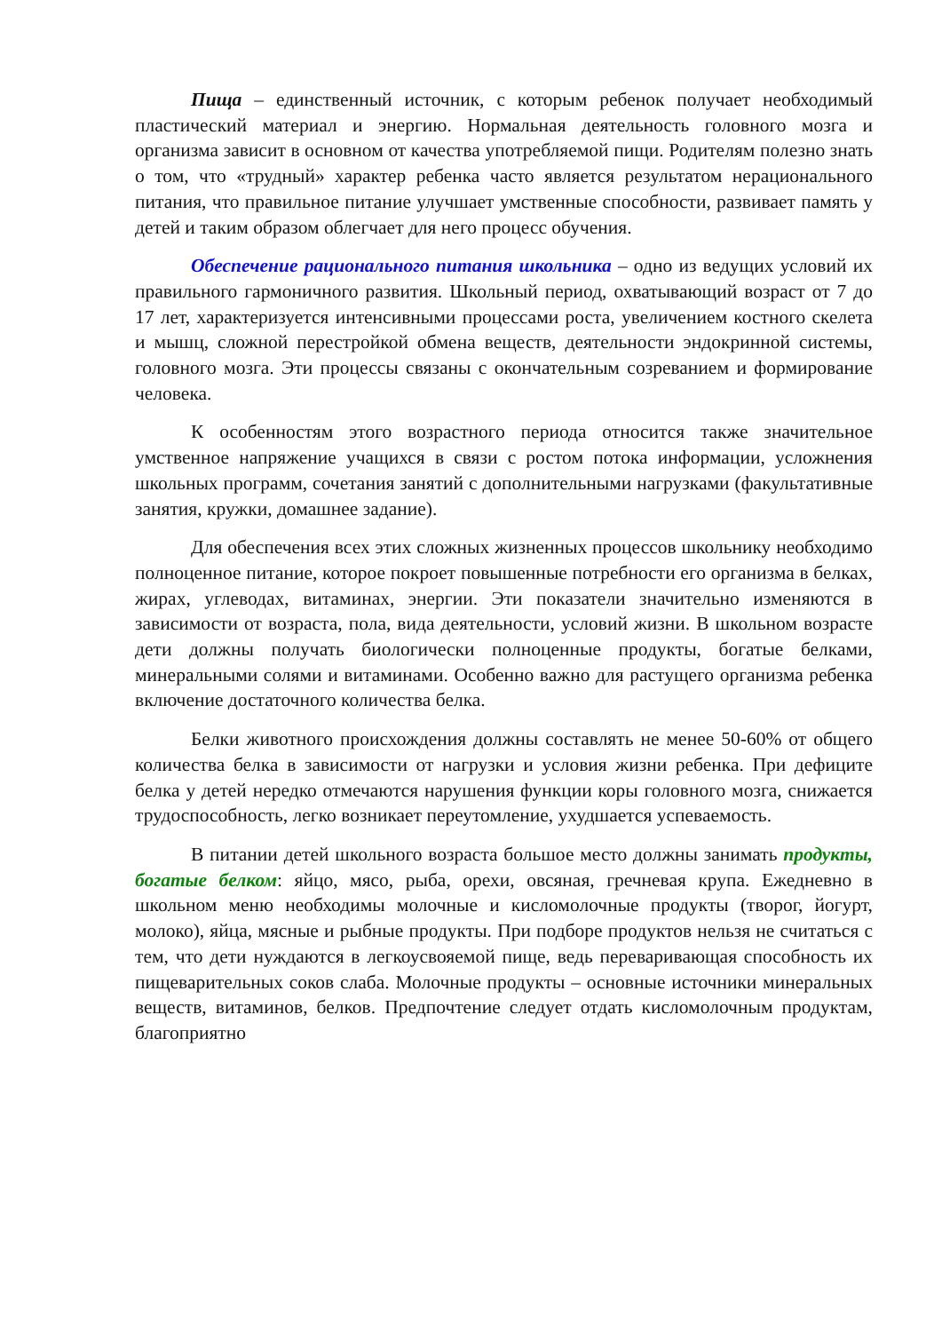Пища – единственный источник, с которым ребенок получает необходимый пластический материал и энергию. Нормальная деятельность головного мозга и организма зависит в основном от качества употребляемой пищи. Родителям полезно знать о том, что «трудный» характер ребенка часто является результатом нерационального питания, что правильное питание улучшает умственные способности, развивает память у детей и таким образом облегчает для него процесс обучения.
Обеспечение рационального питания школьника – одно из ведущих условий их правильного гармоничного развития. Школьный период, охватывающий возраст от 7 до 17 лет, характеризуется интенсивными процессами роста, увеличением костного скелета и мышц, сложной перестройкой обмена веществ, деятельности эндокринной системы, головного мозга. Эти процессы связаны с окончательным созреванием и формирование человека.
К особенностям этого возрастного периода относится также значительное умственное напряжение учащихся в связи с ростом потока информации, усложнения школьных программ, сочетания занятий с дополнительными нагрузками (факультативные занятия, кружки, домашнее задание).
Для обеспечения всех этих сложных жизненных процессов школьнику необходимо полноценное питание, которое покроет повышенные потребности его организма в белках, жирах, углеводах, витаминах, энергии. Эти показатели значительно изменяются в зависимости от возраста, пола, вида деятельности, условий жизни. В школьном возрасте дети должны получать биологически полноценные продукты, богатые белками, минеральными солями и витаминами. Особенно важно для растущего организма ребенка включение достаточного количества белка.
Белки животного происхождения должны составлять не менее 50-60% от общего количества белка в зависимости от нагрузки и условия жизни ребенка. При дефиците белка у детей нередко отмечаются нарушения функции коры головного мозга, снижается трудоспособность, легко возникает переутомление, ухудшается успеваемость.
В питании детей школьного возраста большое место должны занимать продукты, богатые белком: яйцо, мясо, рыба, орехи, овсяная, гречневая крупа. Ежедневно в школьном меню необходимы молочные и кисломолочные продукты (творог, йогурт, молоко), яйца, мясные и рыбные продукты. При подборе продуктов нельзя не считаться с тем, что дети нуждаются в легкоусвояемой пище, ведь переваривающая способность их пищеварительных соков слаба. Молочные продукты – основные источники минеральных веществ, витаминов, белков. Предпочтение следует отдать кисломолочным продуктам, благоприятно